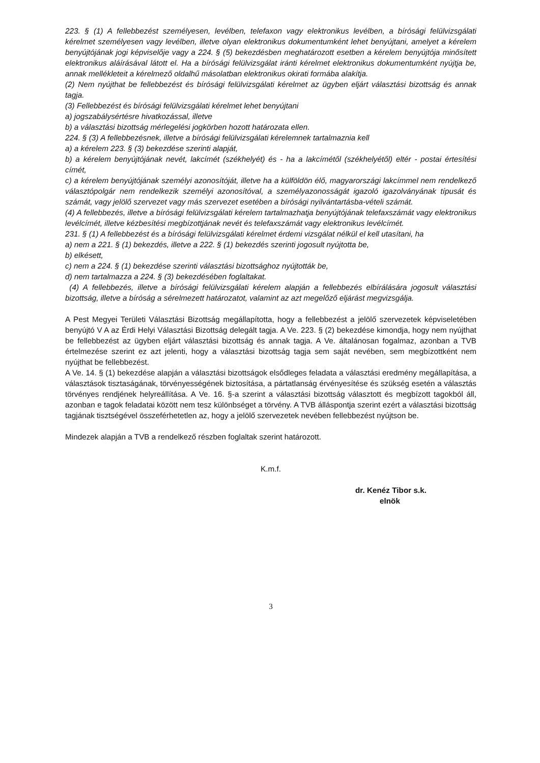223. § (1) A fellebbezést személyesen, levélben, telefaxon vagy elektronikus levélben, a bírósági felülvizsgálati kérelmet személyesen vagy levélben, illetve olyan elektronikus dokumentumként lehet benyújtani, amelyet a kérelem benyújtójának jogi képviselője vagy a 224. § (5) bekezdésben meghatározott esetben a kérelem benyújtója minősített elektronikus aláírásával látott el. Ha a bírósági felülvizsgálat iránti kérelmet elektronikus dokumentumként nyújtja be, annak mellékleteit a kérelmező oldalhű másolatban elektronikus okirati formába alakítja.
(2) Nem nyújthat be fellebbezést és bírósági felülvizsgálati kérelmet az ügyben eljárt választási bizottság és annak tagja.
(3) Fellebbezést és bírósági felülvizsgálati kérelmet lehet benyújtani
a) jogszabálysértésre hivatkozással, illetve
b) a választási bizottság mérlegelési jogkörben hozott határozata ellen.
224. § (3) A fellebbezésnek, illetve a bírósági felülvizsgálati kérelemnek tartalmaznia kell
a) a kérelem 223. § (3) bekezdése szerinti alapját,
b) a kérelem benyújtójának nevét, lakcímét (székhelyét) és - ha a lakcímétől (székhelyétől) eltér - postai értesítési címét,
c) a kérelem benyújtójának személyi azonosítóját, illetve ha a külföldön élő, magyarországi lakcímmel nem rendelkező választópolgár nem rendelkezik személyi azonosítóval, a személyazonosságát igazoló igazolványának típusát és számát, vagy jelölő szervezet vagy más szervezet esetében a bírósági nyilvántartásba-vételi számát.
(4) A fellebbezés, illetve a bírósági felülvizsgálati kérelem tartalmazhatja benyújtójának telefaxszámát vagy elektronikus levélcímét, illetve kézbesítési megbízottjának nevét és telefaxszámát vagy elektronikus levélcímét.
231. § (1) A fellebbezést és a bírósági felülvizsgálati kérelmet érdemi vizsgálat nélkül el kell utasítani, ha
a) nem a 221. § (1) bekezdés, illetve a 222. § (1) bekezdés szerinti jogosult nyújtotta be,
b) elkésett,
c) nem a 224. § (1) bekezdése szerinti választási bizottsághoz nyújtották be,
d) nem tartalmazza a 224. § (3) bekezdésében foglaltakat.
(4) A fellebbezés, illetve a bírósági felülvizsgálati kérelem alapján a fellebbezés elbírálására jogosult választási bizottság, illetve a bíróság a sérelmezett határozatot, valamint az azt megelőző eljárást megvizsgálja.
A Pest Megyei Területi Választási Bizottság megállapította, hogy a fellebbezést a jelölő szervezetek képviseletében benyújtó V A az Érdi Helyi Választási Bizottság delegált tagja. A Ve. 223. § (2) bekezdése kimondja, hogy nem nyújthat be fellebbezést az ügyben eljárt választási bizottság és annak tagja. A Ve. általánosan fogalmaz, azonban a TVB értelmezése szerint ez azt jelenti, hogy a választási bizottság tagja sem saját nevében, sem megbízottként nem nyújthat be fellebbezést.
A Ve. 14. § (1) bekezdése alapján a választási bizottságok elsődleges feladata a választási eredmény megállapítása, a választások tisztaságának, törvényességének biztosítása, a pártatlanság érvényesítése és szükség esetén a választás törvényes rendjének helyreállítása. A Ve. 16. §-a szerint a választási bizottság választott és megbízott tagokból áll, azonban e tagok feladatai között nem tesz különbséget a törvény. A TVB álláspontja szerint ezért a választási bizottság tagjának tisztségével összeférhetetlen az, hogy a jelölő szervezetek nevében fellebbezést nyújtson be.
Mindezek alapján a TVB a rendelkező részben foglaltak szerint határozott.
K.m.f.
dr. Kenéz Tibor s.k.
elnök
3